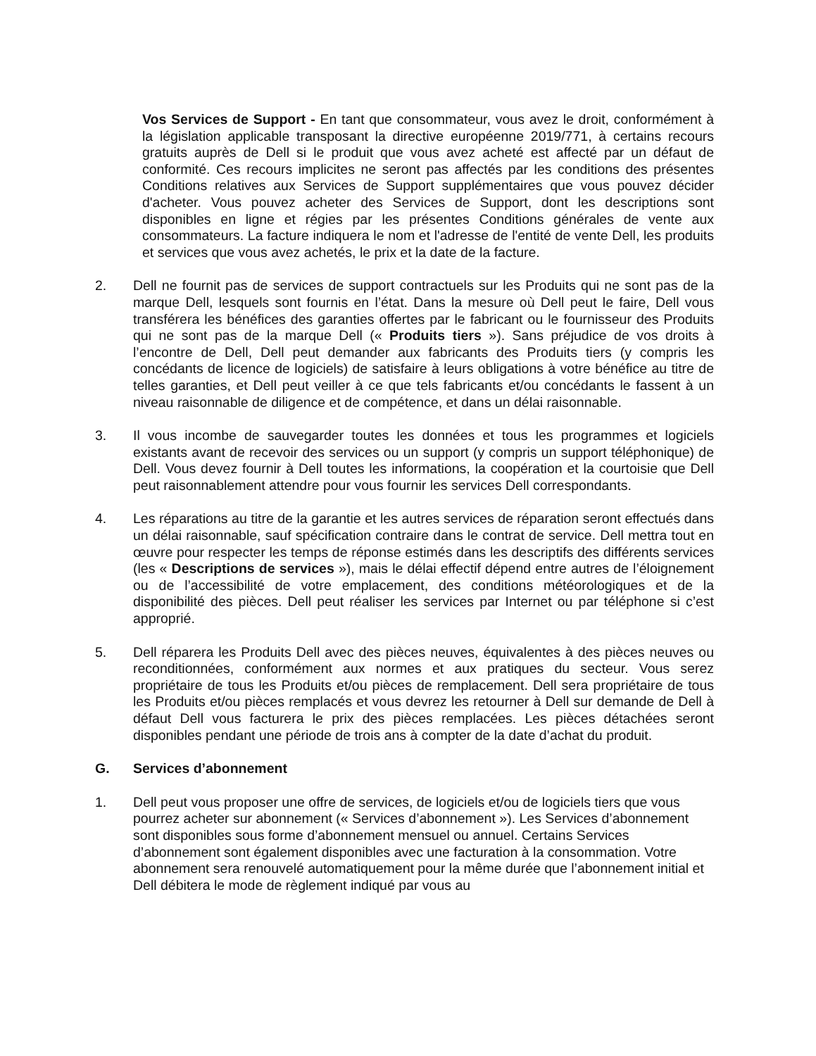Vos Services de Support - En tant que consommateur, vous avez le droit, conformément à la législation applicable transposant la directive européenne 2019/771, à certains recours gratuits auprès de Dell si le produit que vous avez acheté est affecté par un défaut de conformité. Ces recours implicites ne seront pas affectés par les conditions des présentes Conditions relatives aux Services de Support supplémentaires que vous pouvez décider d'acheter. Vous pouvez acheter des Services de Support, dont les descriptions sont disponibles en ligne et régies par les présentes Conditions générales de vente aux consommateurs. La facture indiquera le nom et l'adresse de l'entité de vente Dell, les produits et services que vous avez achetés, le prix et la date de la facture.
2. Dell ne fournit pas de services de support contractuels sur les Produits qui ne sont pas de la marque Dell, lesquels sont fournis en l’état. Dans la mesure où Dell peut le faire, Dell vous transférera les bénéfices des garanties offertes par le fabricant ou le fournisseur des Produits qui ne sont pas de la marque Dell (« Produits tiers »). Sans préjudice de vos droits à l’encontre de Dell, Dell peut demander aux fabricants des Produits tiers (y compris les concédants de licence de logiciels) de satisfaire à leurs obligations à votre bénéfice au titre de telles garanties, et Dell peut veiller à ce que tels fabricants et/ou concédants le fassent à un niveau raisonnable de diligence et de compétence, et dans un délai raisonnable.
3. Il vous incombe de sauvegarder toutes les données et tous les programmes et logiciels existants avant de recevoir des services ou un support (y compris un support téléphonique) de Dell. Vous devez fournir à Dell toutes les informations, la coopération et la courtoisie que Dell peut raisonnablement attendre pour vous fournir les services Dell correspondants.
4. Les réparations au titre de la garantie et les autres services de réparation seront effectués dans un délai raisonnable, sauf spécification contraire dans le contrat de service. Dell mettra tout en œuvre pour respecter les temps de réponse estimés dans les descriptifs des différents services (les « Descriptions de services »), mais le délai effectif dépend entre autres de l’éloignement ou de l’accessibilité de votre emplacement, des conditions météorologiques et de la disponibilité des pièces. Dell peut réaliser les services par Internet ou par téléphone si c’est approprié.
5. Dell réparera les Produits Dell avec des pièces neuves, équivalentes à des pièces neuves ou reconditionnées, conformément aux normes et aux pratiques du secteur. Vous serez propriétaire de tous les Produits et/ou pièces de remplacement. Dell sera propriétaire de tous les Produits et/ou pièces remplacés et vous devrez les retourner à Dell sur demande de Dell à défaut Dell vous facturera le prix des pièces remplacées. Les pièces détachées seront disponibles pendant une période de trois ans à compter de la date d’achat du produit.
G. Services d’abonnement
1. Dell peut vous proposer une offre de services, de logiciels et/ou de logiciels tiers que vous pourrez acheter sur abonnement (« Services d’abonnement »). Les Services d’abonnement sont disponibles sous forme d’abonnement mensuel ou annuel. Certains Services d’abonnement sont également disponibles avec une facturation à la consommation. Votre abonnement sera renouvelé automatiquement pour la même durée que l’abonnement initial et Dell débitera le mode de règlement indiqué par vous au